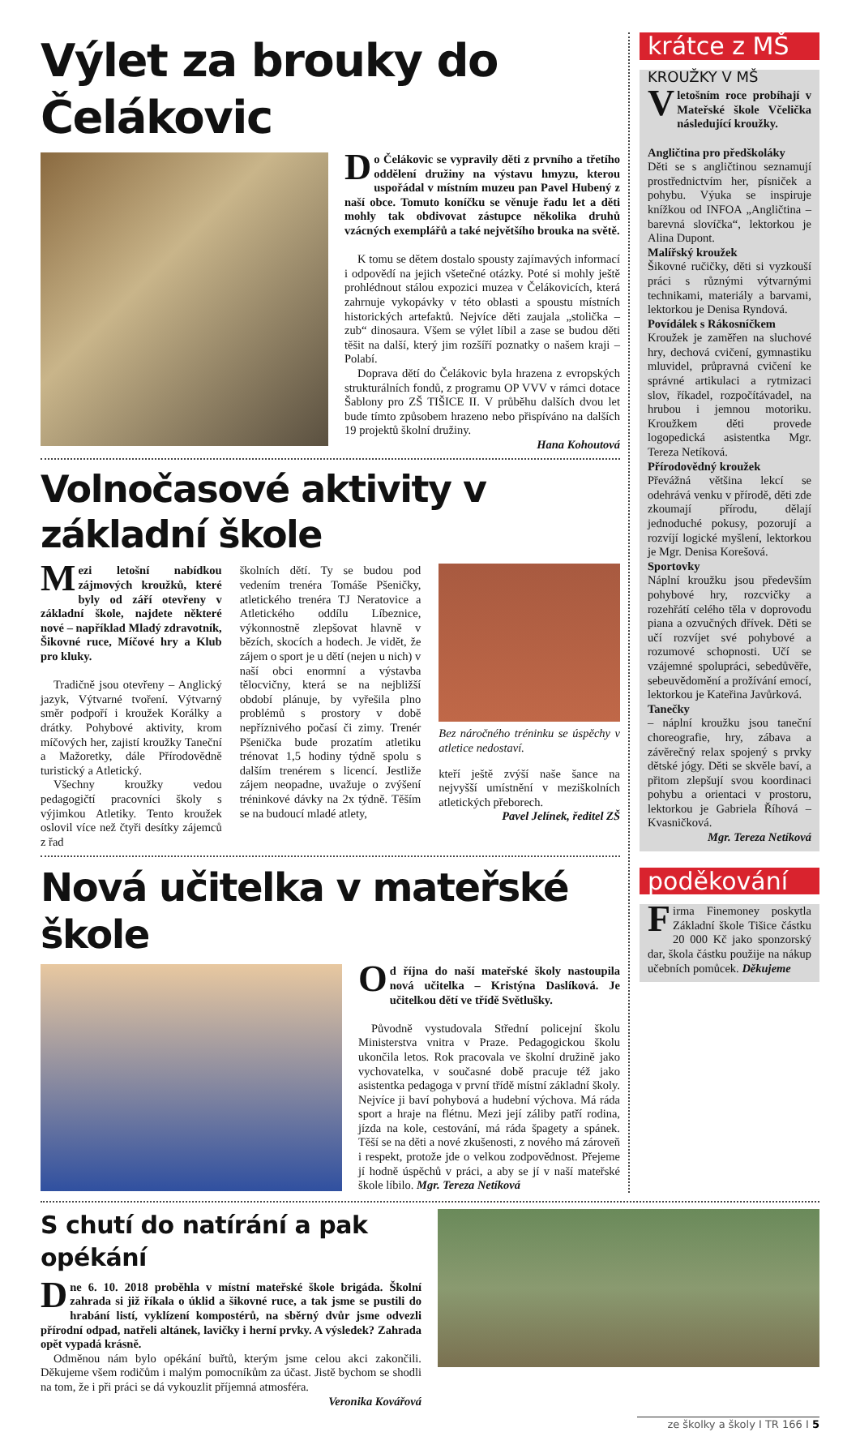Výlet za brouky do Čelákovic
Do Čelákovic se vypravily děti z prvního a třetího oddělení družiny na výstavu hmyzu, kterou uspořádal v místním muzeu pan Pavel Hubený z naší obce. Tomuto koníčku se věnuje řadu let a děti mohly tak obdivovat zástupce několika druhů vzácných exemplářů a také největšího brouka na světě.
K tomu se dětem dostalo spousty zajímavých informací i odpovědí na jejich všetečné otázky. Poté si mohly ještě prohlédnout stálou expozici muzea v Čelákovicích, která zahrnuje vykopávky v této oblasti a spoustu místních historických artefaktů. Nejvíce děti zaujala „stolička – zub“ dinosaura. Všem se výlet líbil a zase se budou děti těšit na další, který jim rozšíří poznatky o našem kraji – Polabí.
Doprava dětí do Čelákovic byla hrazena z evropských strukturálních fondů, z programu OP VVV v rámci dotace Šablony pro ZŠ TIŠICE II. V průběhu dalších dvou let bude tímto způsobem hrazeno nebo přispíváno na dalších 19 projektů školní družiny.
Hana Kohoutová
Volnočasové aktivity v základní škole
Mezi letošní nabídkou zájmových kroužků, které byly od září otevřeny v základní škole, najdete některé nové – například Mladý zdravotník, Šikovné ruce, Míčové hry a Klub pro kluky.
Tradičně jsou otevřeny – Anglický jazyk, Výtvarné tvoření. Výtvarný směr podpoří i kroužek Korálky a drátky. Pohybové aktivity, krom míčových her, zajistí kroužky Taneční a Mažoretky, dále Přírodovědně turistický a Atletický.
Všechny kroužky vedou pedagogičtí pracovníci školy s výjimkou Atletiky. Tento kroužek oslovil více než čtyři desítky zájemců z řad
školních dětí. Ty se budou pod vedením trenéra Tomáše Pšeničky, atletického trenéra TJ Neratovice a Atletického oddílu Líbeznice, výkonnostně zlepšovat hlavně v bězích, skocích a hodech. Je vidět, že zájem o sport je u dětí (nejen u nich) v naší obci enormní a výstavba tělocvičny, která se na nejbližší období plánuje, by vyřešila plno problémů s prostory v době nepříznivého počasí či zimy. Trenér Pšenička bude prozatím atletiku trénovat 1,5 hodiny týdně spolu s dalším trenérem s licencí. Jestliže zájem neopadne, uvažuje o zvýšení tréninkové dávky na 2x týdně. Těším se na budoucí mladé atlety,
Bez náročného tréninku se úspěchy v atletice nedostaví.
kteří ještě zvýší naše šance na nejvyšší umístnění v meziškolních atletických přeborech.
Pavel Jelínek, ředitel ZŠ
Nová učitelka v mateřské škole
Od října do naší mateřské školy nastoupila nová učitelka – Kristýna Daslíková. Je učitelkou dětí ve třídě Světlušky.
Původně vystudovala Střední policejní školu Ministerstva vnitra v Praze. Pedagogickou školu ukončila letos. Rok pracovala ve školní družině jako vychovatelka, v současné době pracuje též jako asistentka pedagoga v první třídě místní základní školy. Nejvíce ji baví pohybová a hudební výchova. Má ráda sport a hraje na flétnu. Mezi její záliby patří rodina, jízda na kole, cestování, má ráda špagety a spánek. Těší se na děti a nové zkušenosti, z nového má zároveň i respekt, protože jde o velkou zodpovědnost. Přejeme jí hodně úspěchů v práci, a aby se jí v naší mateřské škole líbilo. Mgr. Tereza Netíková
krátce z MŠ
KROUŽKY V MŠ
V letošním roce probíhají v Mateřské škole Včelička následující kroužky.
Angličtina pro předškoláky
Děti se s angličtinou seznamují prostřednictvím her, písniček a pohybu. Výuka se inspiruje knížkou od INFOA „Angličtina – barevná slovíčka“, lektorkou je Alina Dupont.
Malířský kroužek
Šikovné ručičky, děti si vyzkouší práci s různými výtvarnými technikami, materiály a barvami, lektorkou je Denisa Ryndová.
Povídálek s Rákosníčkem
Kroužek je zaměřen na sluchové hry, dechová cvičení, gymnastiku mluvidel, průpravná cvičení ke správné artikulaci a rytmizaci slov, říkadel, rozpočítávadel, na hrubou i jemnou motoriku. Kroužkem děti provede logopedická asistentka Mgr. Tereza Netíková.
Přírodovědný kroužek
Převážná většina lekcí se odehrává venku v přírodě, děti zde zkoumají přírodu, dělají jednoduché pokusy, pozorují a rozvíjí logické myšlení, lektorkou je Mgr. Denisa Korešová.
Sportovky
Náplní kroužku jsou především pohybové hry, rozcvičky a rozehřátí celého těla v doprovodu piana a ozvučných dřívek. Děti se učí rozvíjet své pohybové a rozumové schopnosti. Učí se vzájemné spolupráci, sebedůvěře, sebeuvědomění a prožívání emocí, lektorkou je Kateřina Javůrková.
Tanečky
– náplní kroužku jsou taneční choreografie, hry, zábava a závěrečný relax spojený s prvky dětské jógy. Děti se skvěle baví, a přitom zlepšují svou koordinaci pohybu a orientaci v prostoru, lektorkou je Gabriela Říhová – Kvasničková.
Mgr. Tereza Netíková
poděkování
Firma Finemoney poskytla Základní škole Tišice částku 20 000 Kč jako sponzorský dar, škola částku použije na nákup učebních pomůcek. Děkujeme
S chutí do natírání a pak opékání
Dne 6. 10. 2018 proběhla v místní mateřské škole brigáda. Školní zahrada si již říkala o úklid a šikovné ruce, a tak jsme se pustili do hrabání listí, vyklízení kompostérů, na sběrný dvůr jsme odvezli přírodní odpad, natřeli altánek, lavičky i herní prvky. A výsledek? Zahrada opět vypadá krásně.
Odměnou nám bylo opékání buřtů, kterým jsme celou akci zakončili. Děkujeme všem rodičům i malým pomocníkům za účast. Jistě bychom se shodli na tom, že i při práci se dá vykouzlit příjemná atmosféra.
Veronika Kovářová
ze školky a školy I TR 166 I 5